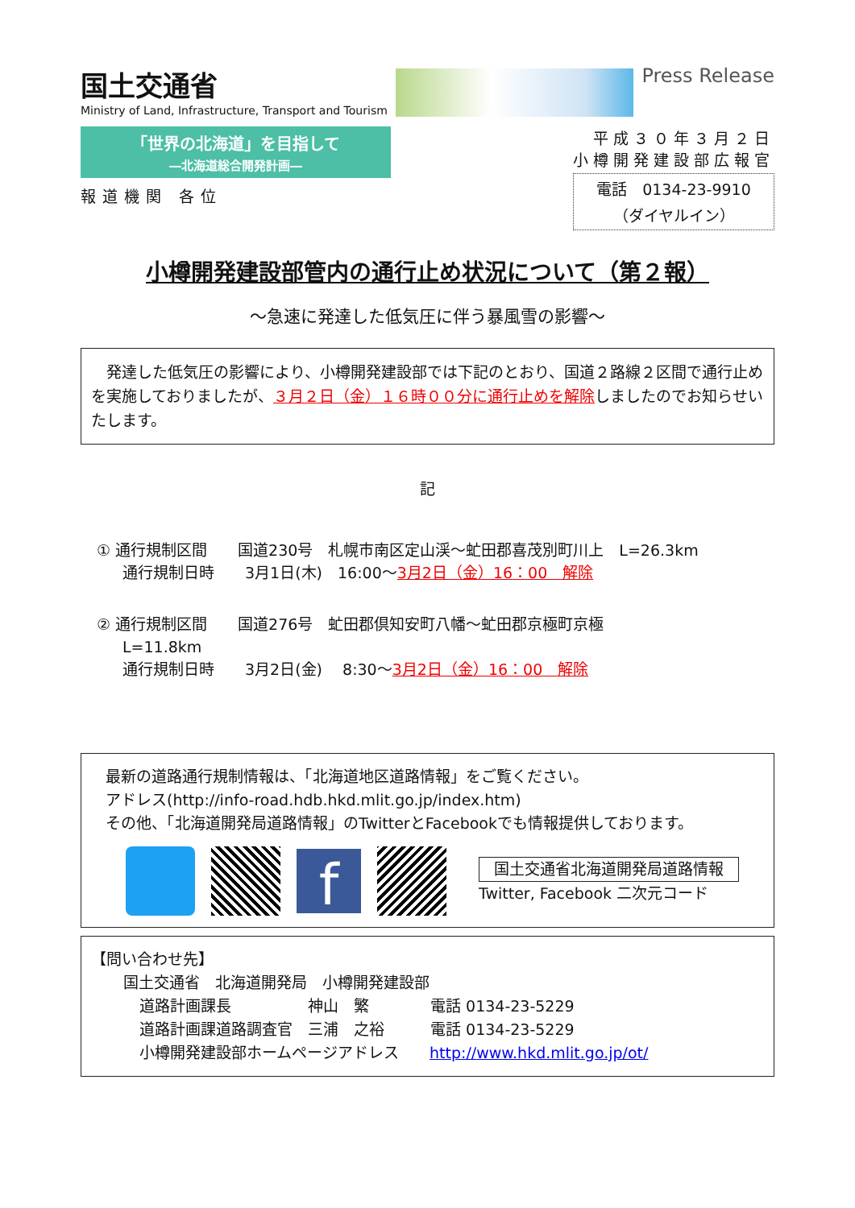国土交通省
Ministry of Land, Infrastructure, Transport and Tourism
Press Release
「世界の北海道」を目指して
―北海道総合開発計画―
報道機関 各位
平成３０年３月２日
小樽開発建設部広報官
電話　0134-23-9910
（ダイヤルイン）
小樽開発建設部管内の通行止め状況について（第２報）
～急速に発達した低気圧に伴う暴風雪の影響～
　発達した低気圧の影響により、小樽開発建設部では下記のとおり、国道２路線２区間で通行止めを実施しておりましたが、３月２日（金）１６時００分に通行止めを解除しましたのでお知らせいたします。
記
① 通行規制区間　　国道230号　札幌市南区定山渓～虻田郡喜茂別町川上　L=26.3km
通行規制日時　　3月1日(木)　16:00～3月2日（金）16：00　解除
② 通行規制区間　　国道276号　虻田郡倶知安町八幡～虻田郡京極町京極
L=11.8km
通行規制日時　　3月2日(金)　 8:30～3月2日（金）16：00　解除
最新の道路通行規制情報は、「北海道地区道路情報」をご覧ください。
アドレス(http://info-road.hdb.hkd.mlit.go.jp/index.htm)
その他、「北海道開発局道路情報」のTwitterとFacebookでも情報提供しております。
f
国土交通省北海道開発局道路情報
Twitter, Facebook 二次元コード
【問い合わせ先】
国土交通省　北海道開発局　小樽開発建設部
道路計画課長　　　　　神山　繁　　　　電話 0134-23-5229
道路計画課道路調査官　三浦　之裕　　　電話 0134-23-5229
小樽開発建設部ホームページアドレス　　http://www.hkd.mlit.go.jp/ot/